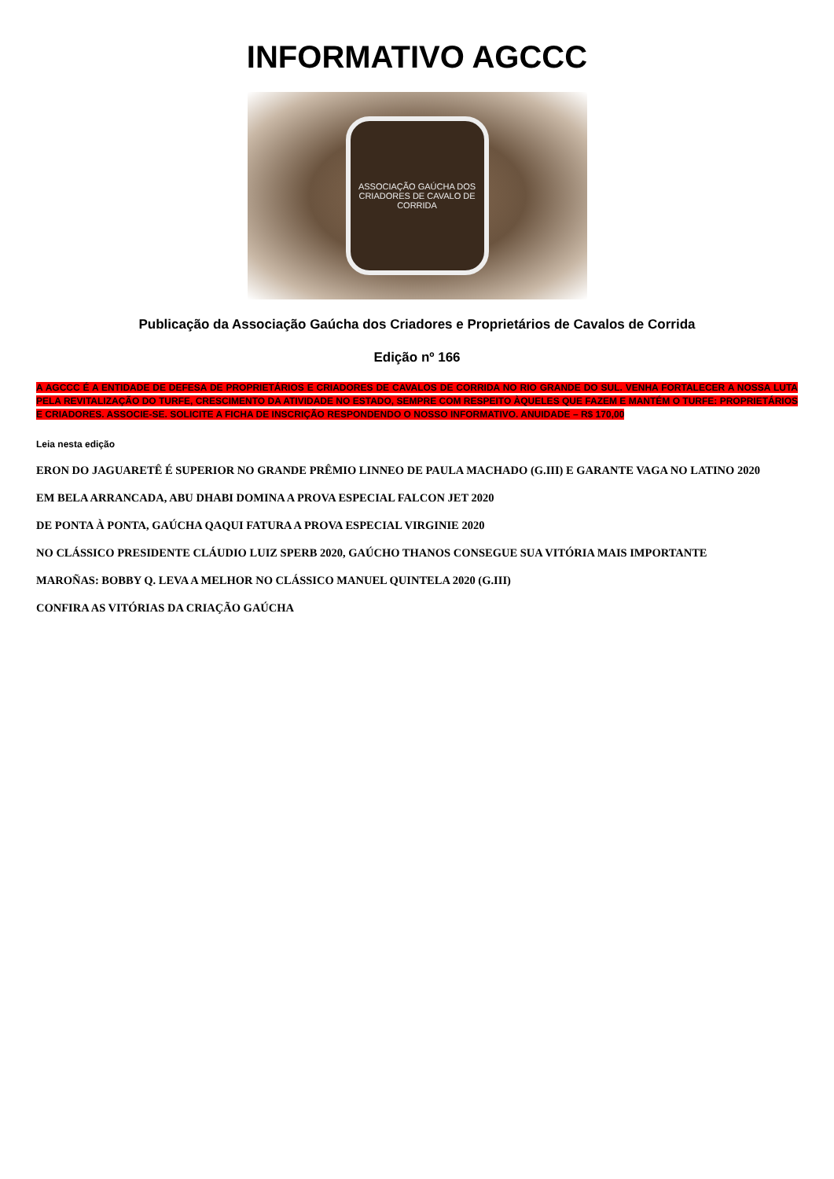INFORMATIVO AGCCC
ASSOCIAÇÃO GAÚCHA DOS CRIADORES DE CAVALO DE CORRIDA
Publicação da Associação Gaúcha dos Criadores e Proprietários de Cavalos de Corrida
Edição nº 166
A AGCCC É A ENTIDADE DE DEFESA DE PROPRIETÁRIOS E CRIADORES DE CAVALOS DE CORRIDA NO RIO GRANDE DO SUL. VENHA FORTALECER A NOSSA LUTA PELA REVITALIZAÇÃO DO TURFE, CRESCIMENTO DA ATIVIDADE NO ESTADO, SEMPRE COM RESPEITO ÀQUELES QUE FAZEM E MANTÉM O TURFE: PROPRIETÁRIOS E CRIADORES. ASSOCIE-SE. SOLICITE A FICHA DE INSCRIÇÃO RESPONDENDO O NOSSO INFORMATIVO. ANUIDADE – R$ 170,00
Leia nesta edição
ERON DO JAGUARETÊ É SUPERIOR NO GRANDE PRÊMIO LINNEO DE PAULA MACHADO (G.III) E GARANTE VAGA NO LATINO 2020
EM BELA ARRANCADA, ABU DHABI DOMINA A PROVA ESPECIAL FALCON JET 2020
DE PONTA À PONTA, GAÚCHA QAQUI FATURA A PROVA ESPECIAL VIRGINIE 2020
NO CLÁSSICO PRESIDENTE CLÁUDIO LUIZ SPERB 2020, GAÚCHO THANOS CONSEGUE SUA VITÓRIA MAIS IMPORTANTE
MAROÑAS: BOBBY Q. LEVA A MELHOR NO CLÁSSICO MANUEL QUINTELA 2020 (G.III)
CONFIRA AS VITÓRIAS DA CRIAÇÃO GAÚCHA